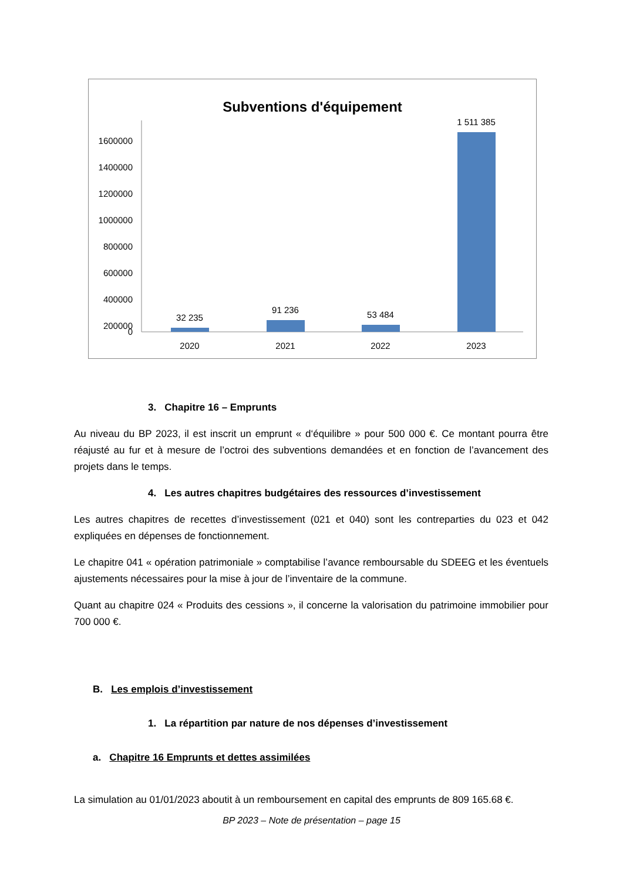Subventions d'équipement
1600000
1400000
1200000
1000000
800000
600000
400000
200000
0
32 235
91 236
53 484
1 511 385
2020
2021
2022
2023
3. Chapitre 16 – Emprunts
Au niveau du BP 2023, il est inscrit un emprunt « d‘équilibre » pour 500 000 €. Ce montant pourra être réajusté au fur et à mesure de l’octroi des subventions demandées et en fonction de l’avancement des projets dans le temps.
4. Les autres chapitres budgétaires des ressources d’investissement
Les autres chapitres de recettes d’investissement (021 et 040) sont les contreparties du 023 et 042 expliquées en dépenses de fonctionnement.
Le chapitre 041 « opération patrimoniale » comptabilise l’avance remboursable du SDEEG et les éventuels ajustements nécessaires pour la mise à jour de l’inventaire de la commune.
Quant au chapitre 024 « Produits des cessions », il concerne la valorisation du patrimoine immobilier pour 700 000 €.
B. Les emplois d’investissement
1. La répartition par nature de nos dépenses d’investissement
a. Chapitre 16 Emprunts et dettes assimilées
La simulation au 01/01/2023 aboutit à un remboursement en capital des emprunts de 809 165.68 €.
BP 2023 – Note de présentation – page 15